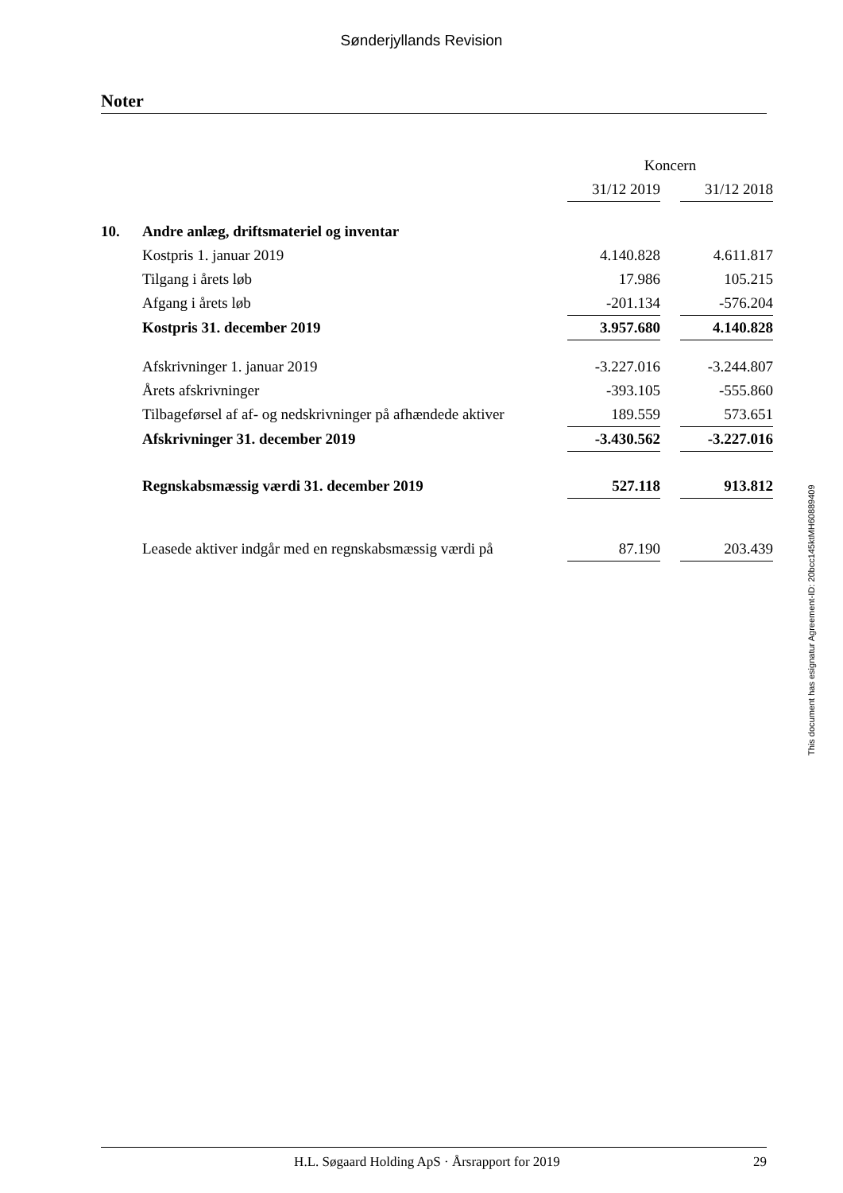Sønderjyllands Revision
Noter
| | | Koncern | | |
| | | 31/12 2019 | | 31/12 2018 |
| 10. | Andre anlæg, driftsmateriel og inventar | | | |
| | Kostpris 1. januar 2019 | 4.140.828 | | 4.611.817 |
| | Tilgang i årets løb | 17.986 | | 105.215 |
| | Afgang i årets løb | -201.134 | | -576.204 |
| | Kostpris 31. december 2019 | 3.957.680 | | 4.140.828 |
| | Afskrivninger 1. januar 2019 | -3.227.016 | | -3.244.807 |
| | Årets afskrivninger | -393.105 | | -555.860 |
| | Tilbageførsel af af- og nedskrivninger på afhændede aktiver | 189.559 | | 573.651 |
| | Afskrivninger 31. december 2019 | -3.430.562 | | -3.227.016 |
| | Regnskabsmæssig værdi 31. december 2019 | 527.118 | | 913.812 |
| | Leasede aktiver indgår med en regnskabsmæssig værdi på | 87.190 | | 203.439 |
This document has esignatur Agreement-ID: 20bcc145ktMH60889409
H.L. Søgaard Holding ApS · Årsrapport for 2019 29